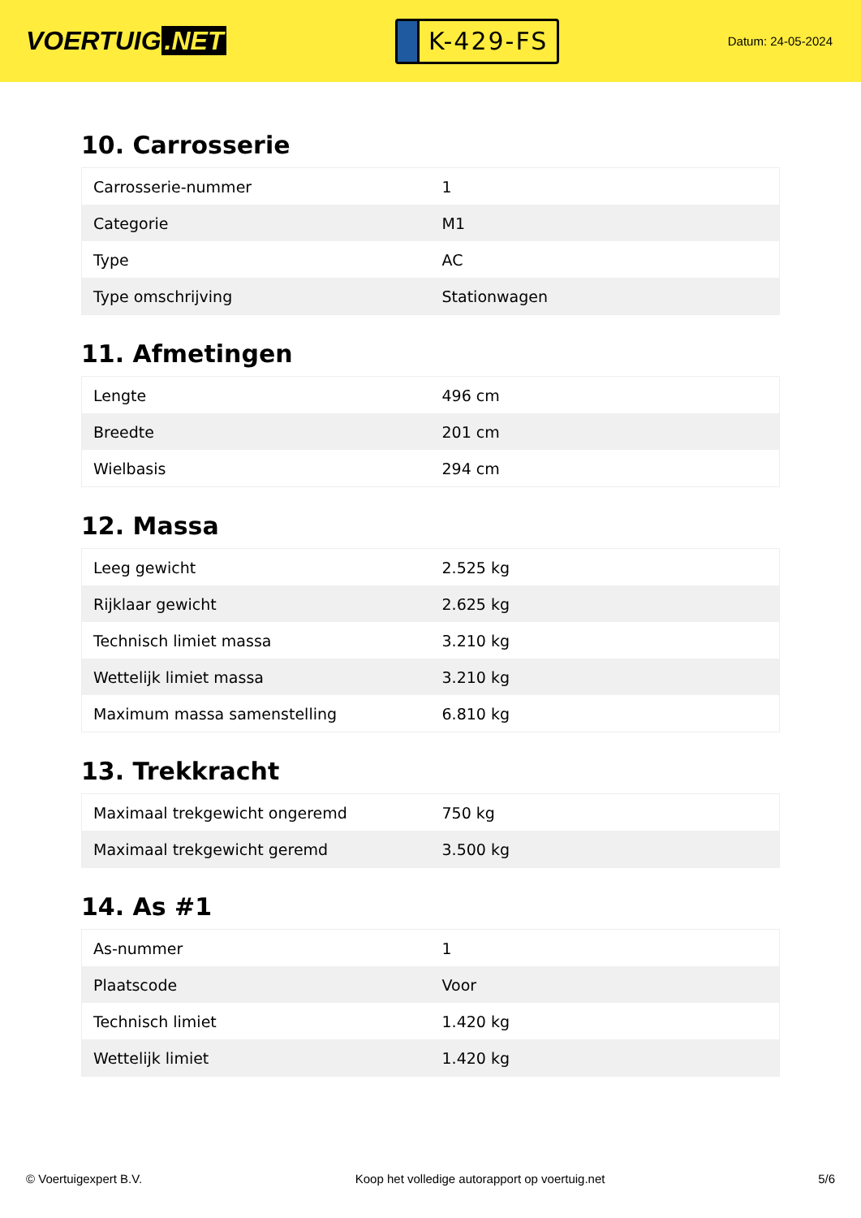VOERTUIG.NET
K-429-FS
Datum: 24-05-2024
10. Carrosserie
| Carrosserie-nummer | 1 |
| Categorie | M1 |
| Type | AC |
| Type omschrijving | Stationwagen |
11. Afmetingen
| Lengte | 496 cm |
| Breedte | 201 cm |
| Wielbasis | 294 cm |
12. Massa
| Leeg gewicht | 2.525 kg |
| Rijklaar gewicht | 2.625 kg |
| Technisch limiet massa | 3.210 kg |
| Wettelijk limiet massa | 3.210 kg |
| Maximum massa samenstelling | 6.810 kg |
13. Trekkracht
| Maximaal trekgewicht ongeremd | 750 kg |
| Maximaal trekgewicht geremd | 3.500 kg |
14. As #1
| As-nummer | 1 |
| Plaatscode | Voor |
| Technisch limiet | 1.420 kg |
| Wettelijk limiet | 1.420 kg |
© Voertuigexpert B.V. Koop het volledige autorapport op voertuig.net 5/6